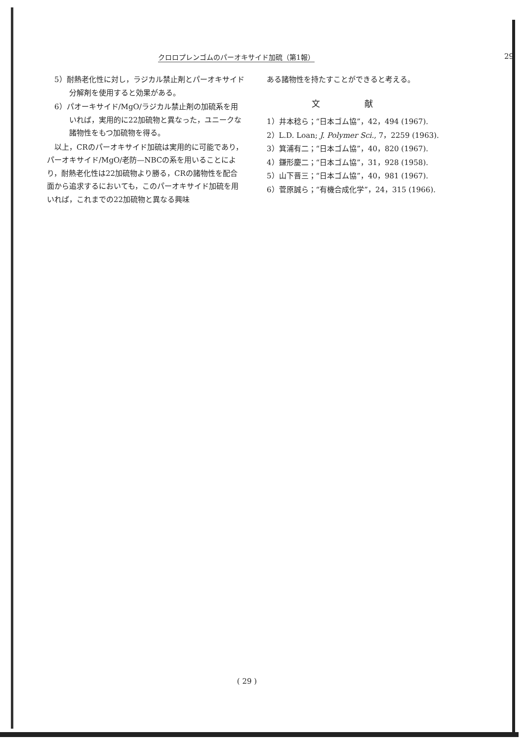クロロプレンゴムのパーオキサイド加硫（第1報） 29
5）耐熱老化性に対し，ラジカル禁止剤とパーオキサイド分解剤を使用すると効果がある。
6）パオーキサイド/MgO/ラジカル禁止剤の加硫系を用いれば，実用的に22加硫物と異なった，ユニークな諸物性をもつ加硫物を得る。
以上，CRのパーオキサイド加硫は実用的に可能であり，パーオキサイド/MgO/老防—NBCの系を用いることにより，耐熱老化性は22加硫物より勝る，CRの諸物性を配合面から追求するにおいても，このパーオキサイド加硫を用いれば，これまでの22加硫物と異なる興味
ある諸物性を持たすことができると考える。
文献
1）井本稔ら；“日本ゴム協”，42，494 (1967).
2）L.D. Loan; J. Polymer Sci., 7，2259 (1963).
3）箕浦有二；“日本ゴム協”，40，820 (1967).
4）鎌形慶二；“日本ゴム協”，31，928 (1958).
5）山下晋三；“日本ゴム協”，40，981 (1967).
6）菅原誠ら；“有機合成化学”，24，315 (1966).
( 29 )